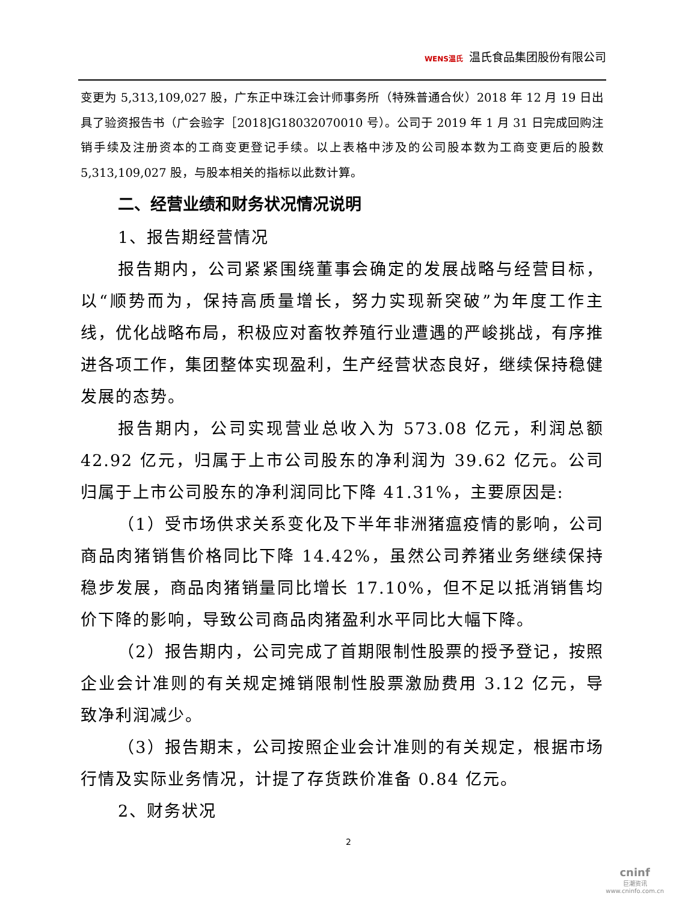WENS温氏 温氏食品集团股份有限公司
变更为 5,313,109,027 股，广东正中珠江会计师事务所（特殊普通合伙）2018 年 12 月 19 日出具了验资报告书（广会验字［2018]G18032070010 号）。公司于 2019 年 1 月 31 日完成回购注销手续及注册资本的工商变更登记手续。以上表格中涉及的公司股本数为工商变更后的股数 5,313,109,027 股，与股本相关的指标以此数计算。
二、经营业绩和财务状况情况说明
1、报告期经营情况
报告期内，公司紧紧围绕董事会确定的发展战略与经营目标，以“顺势而为，保持高质量增长，努力实现新突破”为年度工作主线，优化战略布局，积极应对畜牧养殖行业遭遇的严峻挑战，有序推进各项工作，集团整体实现盈利，生产经营状态良好，继续保持稳健发展的态势。
报告期内，公司实现营业总收入为 573.08 亿元，利润总额 42.92 亿元，归属于上市公司股东的净利润为 39.62 亿元。公司归属于上市公司股东的净利润同比下降 41.31%，主要原因是:
（1）受市场供求关系变化及下半年非洲猪瘟疫情的影响，公司商品肉猪销售价格同比下降 14.42%，虽然公司养猪业务继续保持稳步发展，商品肉猪销量同比增长 17.10%，但不足以抵消销售均价下降的影响，导致公司商品肉猪盈利水平同比大幅下降。
（2）报告期内，公司完成了首期限制性股票的授予登记，按照企业会计准则的有关规定摊销限制性股票激励费用 3.12 亿元，导致净利润减少。
（3）报告期末，公司按照企业会计准则的有关规定，根据市场行情及实际业务情况，计提了存货跌价准备 0.84 亿元。
2、财务状况
2
cninf
巨潮资讯
www.cninfo.com.cn